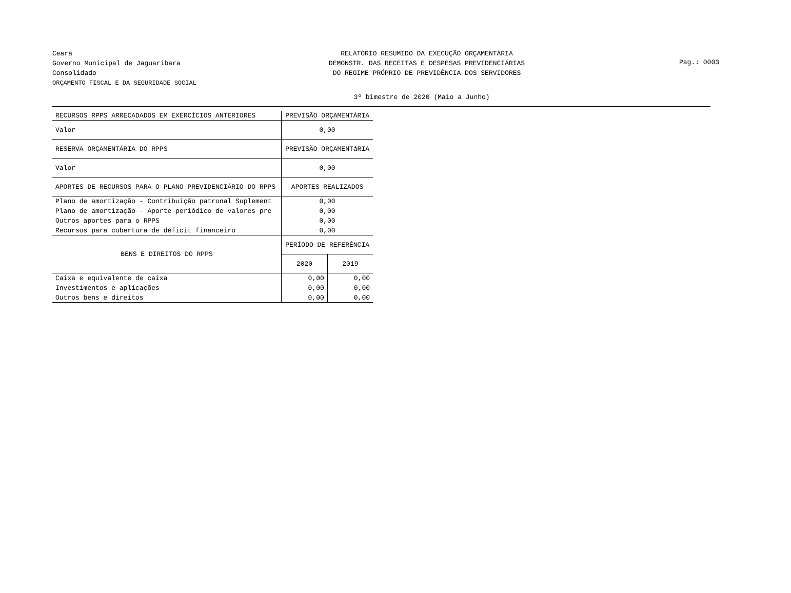Ceará
Governo Municipal de Jaguaribara
Consolidado
ORÇAMENTO FISCAL E DA SEGURIDADE SOCIAL
RELATÓRIO RESUMIDO DA EXECUÇÃO ORÇAMENTÁRIA
DEMONSTR. DAS RECEITAS E DESPESAS PREVIDENCIÁRIAS
DO REGIME PRÓPRIO DE PREVIDÊNCIA DOS SERVIDORES
Pag.: 0003
3º bimestre de 2020 (Maio a Junho)
| RECURSOS RPPS ARRECADADOS EM EXERCÍCIOS ANTERIORES | PREVISÃO ORÇAMENTÁRIA | |
| --- | --- | --- |
| Valor | 0,00 | |
| RESERVA ORÇAMENTÁRIA DO RPPS | PREVISÃO ORÇAMENTáRIA | |
| Valor | 0,00 | |
| APORTES DE RECURSOS PARA O PLANO PREVIDENCIÁRIO DO RPPS | APORTES REALIZADOS | |
| Plano de amortização - Contribuição patronal Suplement | 0,00 | |
| Plano de amortização - Aporte periódico de valores pre | 0,00 | |
| Outros aportes para o RPPS | 0,00 | |
| Recursos para cobertura de déficit financeiro | 0,00 | |
| BENS E DIREITOS DO RPPS | PERÍODO DE REFERÊNCIA | |
| | 2020 | 2019 |
| Caixa e equivalente de caixa | 0,00 | 0,00 |
| Investimentos e aplicações | 0,00 | 0,00 |
| Outros bens e direitos | 0,00 | 0,00 |